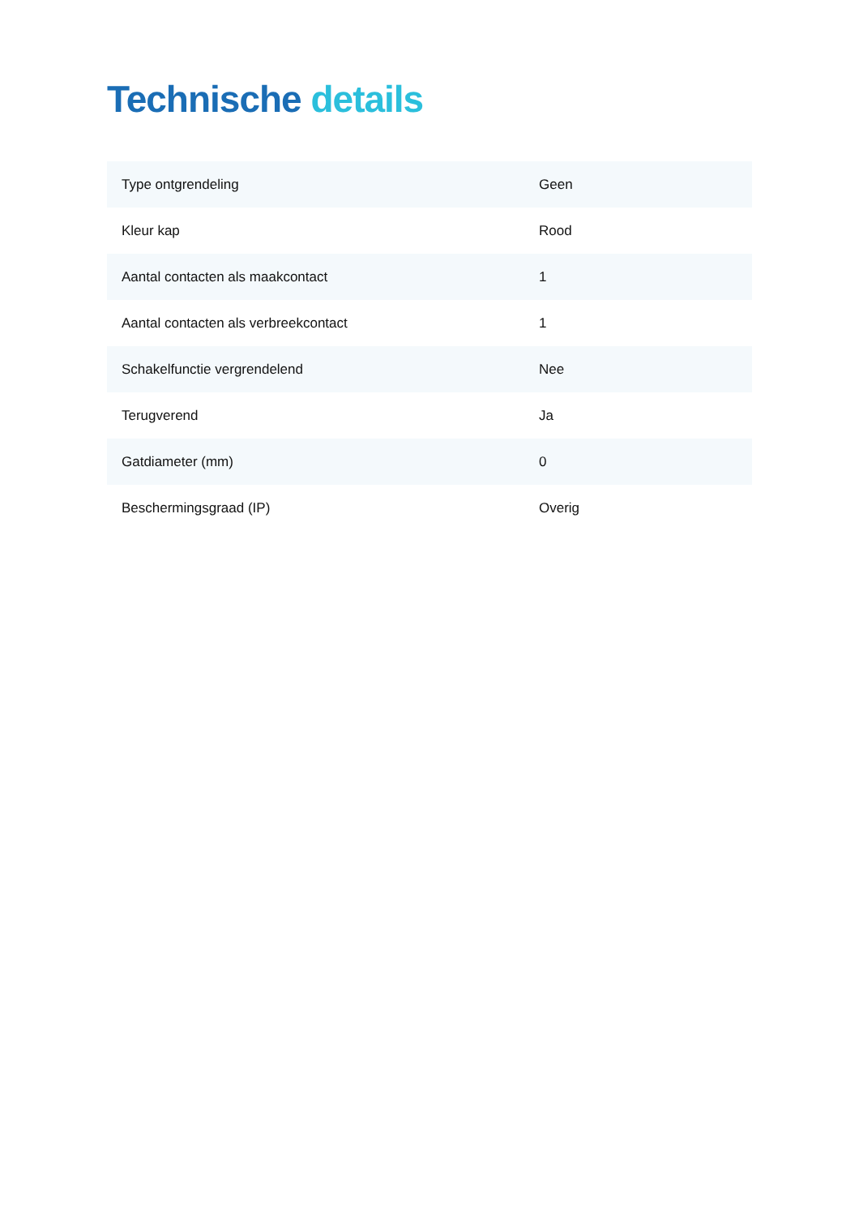Technische details
| Type ontgrendeling | Geen |
| Kleur kap | Rood |
| Aantal contacten als maakcontact | 1 |
| Aantal contacten als verbreekcontact | 1 |
| Schakelfunctie vergrendelend | Nee |
| Terugverend | Ja |
| Gatdiameter (mm) | 0 |
| Beschermingsgraad (IP) | Overig |